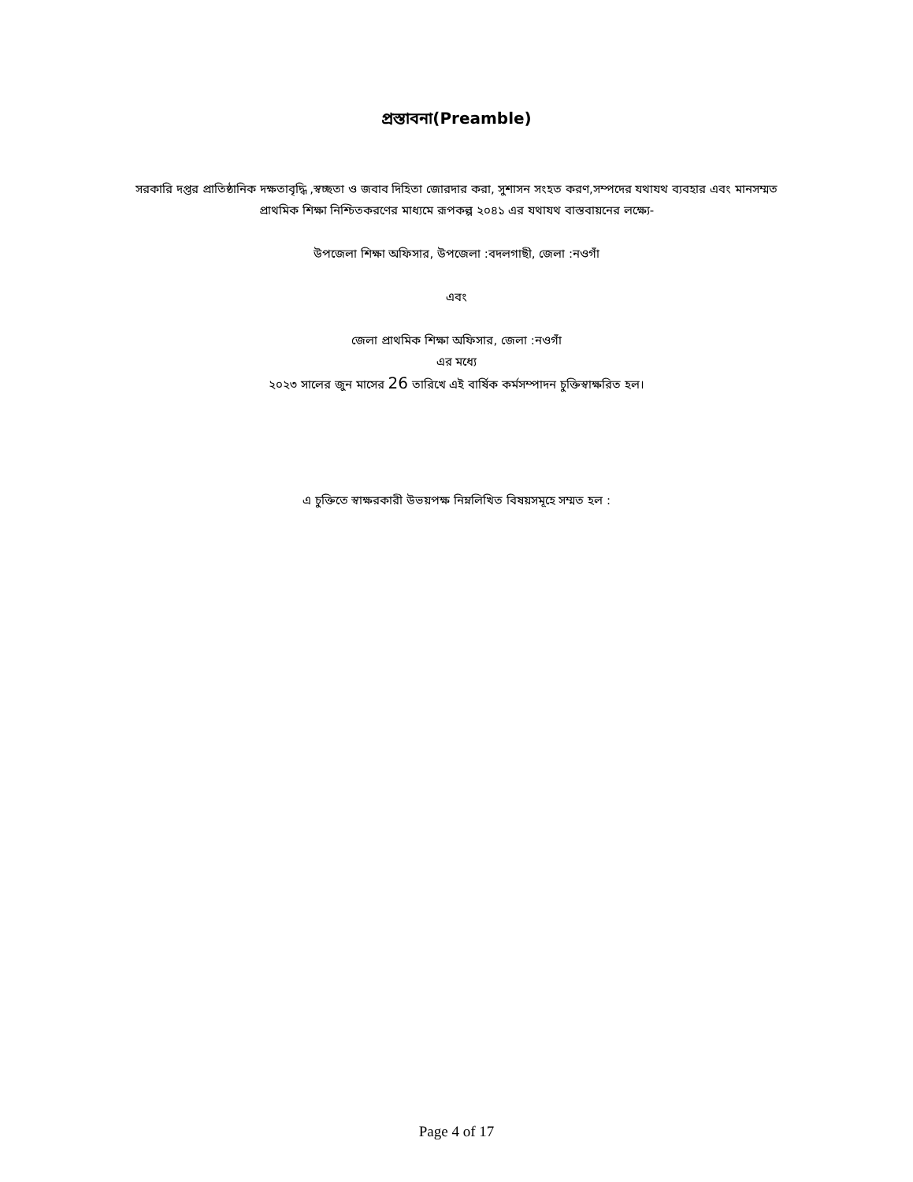প্রস্তাবনা(Preamble)
সরকারি দপ্তর প্রাতিষ্ঠানিক দক্ষতাবৃদ্ধি ,স্বচ্ছতা ও জবাব দিহিতা জোরদার করা, সুশাসন সংহত করণ,সম্পদের যথাযথ ব্যবহার এবং মানসম্মত প্রাথমিক শিক্ষা নিশ্চিতকরণের মাধ্যমে রূপকল্প ২০৪১ এর যথাযথ বাস্তবায়নের লক্ষ্যে-
উপজেলা শিক্ষা অফিসার, উপজেলা :বদলগাছী, জেলা :নওগাঁ
এবং
জেলা প্রাথমিক শিক্ষা অফিসার, জেলা :নওগাঁ
এর মধ্যে
২০২৩ সালের জুন মাসের 26 তারিখে এই বার্ষিক কর্মসম্পাদন চুক্তিস্বাক্ষরিত হল।
এ চুক্তিতে স্বাক্ষরকারী উভয়পক্ষ নিম্নলিখিত বিষয়সমূহে সম্মত হল :
Page 4 of 17